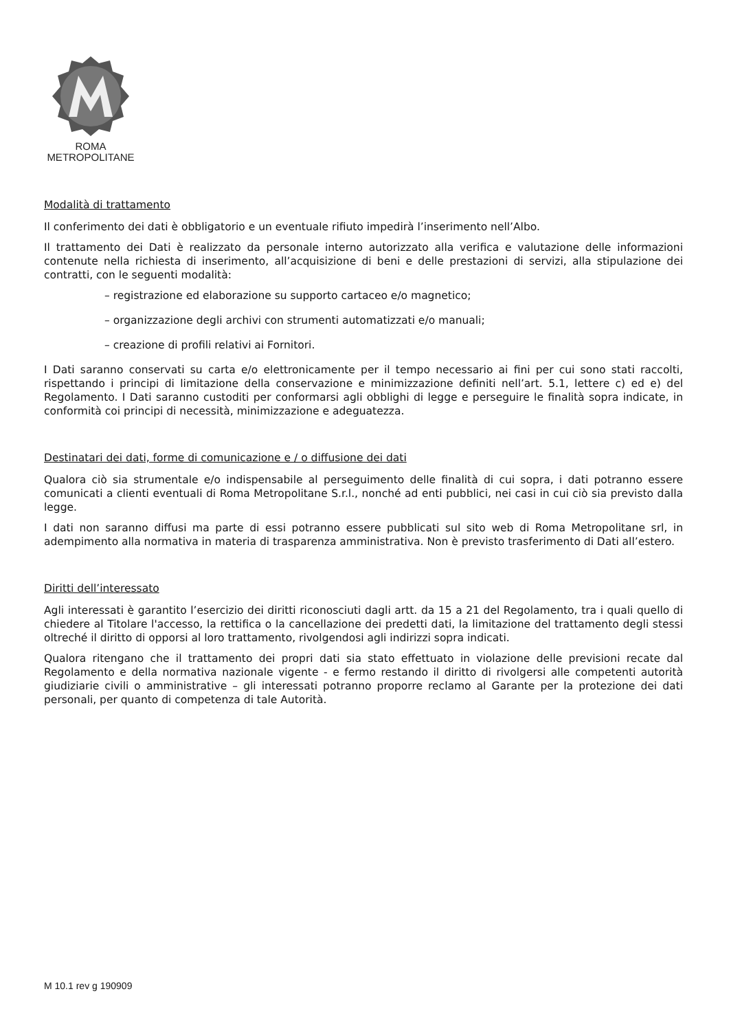ROMA
METROPOLITANE
Modalità di trattamento
Il conferimento dei dati è obbligatorio e un eventuale rifiuto impedirà l’inserimento nell’Albo.
Il trattamento dei Dati è realizzato da personale interno autorizzato alla verifica e valutazione delle informazioni contenute nella richiesta di inserimento, all’acquisizione di beni e delle prestazioni di servizi, alla stipulazione dei contratti, con le seguenti modalità:
– registrazione ed elaborazione su supporto cartaceo e/o magnetico;
– organizzazione degli archivi con strumenti automatizzati e/o manuali;
– creazione di profili relativi ai Fornitori.
I Dati saranno conservati su carta e/o elettronicamente per il tempo necessario ai fini per cui sono stati raccolti, rispettando i principi di limitazione della conservazione e minimizzazione definiti nell’art. 5.1, lettere c) ed e) del Regolamento. I Dati saranno custoditi per conformarsi agli obblighi di legge e perseguire le finalità sopra indicate, in conformità coi principi di necessità, minimizzazione e adeguatezza.
Destinatari dei dati, forme di comunicazione e / o diffusione dei dati
Qualora ciò sia strumentale e/o indispensabile al perseguimento delle finalità di cui sopra, i dati potranno essere comunicati a clienti eventuali di Roma Metropolitane S.r.l., nonché ad enti pubblici, nei casi in cui ciò sia previsto dalla legge.
I dati non saranno diffusi ma parte di essi potranno essere pubblicati sul sito web di Roma Metropolitane srl, in adempimento alla normativa in materia di trasparenza amministrativa. Non è previsto trasferimento di Dati all’estero.
Diritti dell’interessato
Agli interessati è garantito l’esercizio dei diritti riconosciuti dagli artt. da 15 a 21 del Regolamento, tra i quali quello di chiedere al Titolare l'accesso, la rettifica o la cancellazione dei predetti dati, la limitazione del trattamento degli stessi oltreché il diritto di opporsi al loro trattamento, rivolgendosi agli indirizzi sopra indicati.
Qualora ritengano che il trattamento dei propri dati sia stato effettuato in violazione delle previsioni recate dal Regolamento e della normativa nazionale vigente - e fermo restando il diritto di rivolgersi alle competenti autorità giudiziarie civili o amministrative – gli interessati potranno proporre reclamo al Garante per la protezione dei dati personali, per quanto di competenza di tale Autorità.
M 10.1 rev g 190909